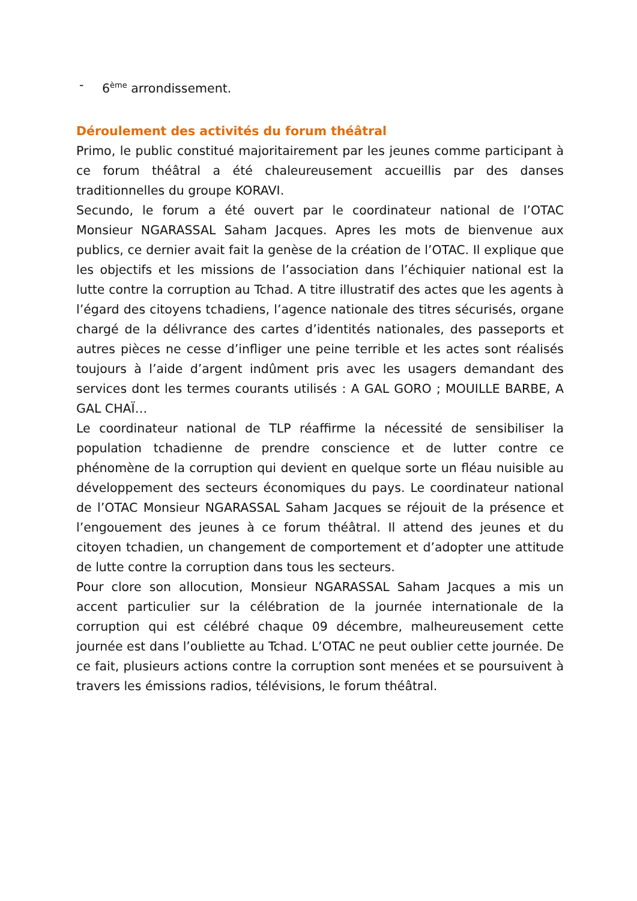- 6<sup>ème</sup> arrondissement.
Déroulement des activités du forum théâtral
Primo, le public constitué majoritairement par les jeunes comme participant à ce forum théâtral a été chaleureusement accueillis par des danses traditionnelles du groupe KORAVI.
Secundo, le forum a été ouvert par le coordinateur national de l’OTAC Monsieur NGARASSAL Saham Jacques. Apres les mots de bienvenue aux publics, ce dernier avait fait la genèse de la création de l’OTAC. Il explique que les objectifs et les missions de l’association dans l’échiquier national est la lutte contre la corruption au Tchad. A titre illustratif des actes que les agents à l’égard des citoyens tchadiens, l’agence nationale des titres sécurisés, organe chargé de la délivrance des cartes d’identités nationales, des passeports et autres pièces ne cesse d’infliger une peine terrible et les actes sont réalisés toujours à l’aide d’argent indûment pris avec les usagers demandant des services dont les termes courants utilisés : A GAL GORO ; MOUILLE BARBE, A GAL CHAÏ…
Le coordinateur national de TLP réaffirme la nécessité de sensibiliser la population tchadienne de prendre conscience et de lutter contre ce phénomène de la corruption qui devient en quelque sorte un fléau nuisible au développement des secteurs économiques du pays. Le coordinateur national de l’OTAC Monsieur NGARASSAL Saham Jacques se réjouit de la présence et l’engouement des jeunes à ce forum théâtral. Il attend des jeunes et du citoyen tchadien, un changement de comportement et d’adopter une attitude de lutte contre la corruption dans tous les secteurs.
Pour clore son allocution, Monsieur NGARASSAL Saham Jacques a mis un accent particulier sur la célébration de la journée internationale de la corruption qui est célébré chaque 09 décembre, malheureusement cette journée est dans l’oubliette au Tchad. L’OTAC ne peut oublier cette journée. De ce fait, plusieurs actions contre la corruption sont menées et se poursuivent à travers les émissions radios, télévisions, le forum théâtral.